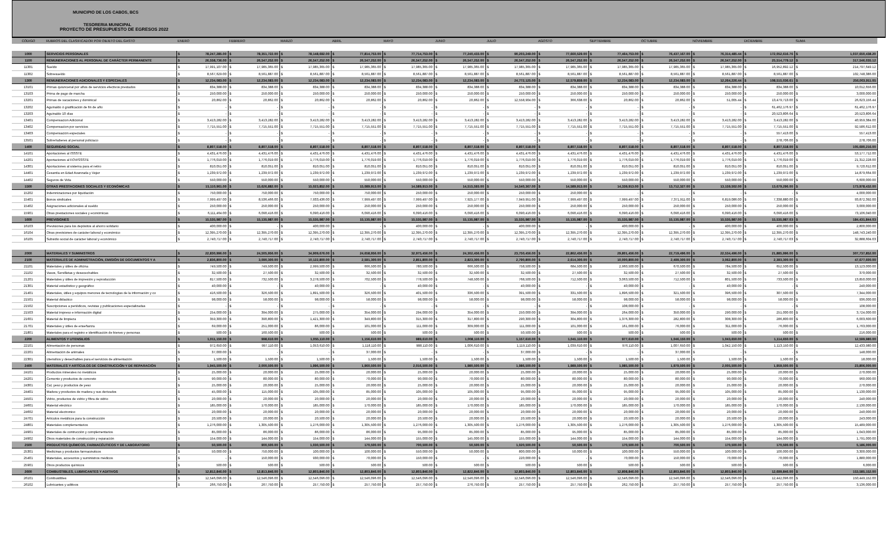MUNICIPIO DE LOS CABOS, BCS
TESORERIA MUNICIPAL
PROYECTO DE PRESUPUESTO DE EGRESOS 2022
| CÓDIGO | RUBROS DEL CLASIFICADOR POR OBJETO DEL GASTO | ENERO | FEBRERO | MARZO | ABRIL | MAYO | JUNIO | JULIO | AGOSTO | SEPTIEMBRE | OCTUBRE | NOVIEMBRE | DICIEMBRE | SUMA |
| --- | --- | --- | --- | --- | --- | --- | --- | --- | --- | --- | --- | --- | --- | --- |
| 1000 | SERVICIOS PERSONALES | $ 78,247,285.00 | $ 78,351,722.00 | $ 78,148,692.00 | $ 77,814,753.00 | $ 77,714,753.00 | $ 77,240,433.00 | $ 90,203,249.00 | $ 77,660,529.00 | $ 77,464,753.00 | $ 76,437,167.00 | $ 76,314,485.44 | $ 172,052,616.76 | $ 1,037,650,438.20 |
| 1100 | REMUNERACIONES AL PERSONAL DE CARÁCTER PERMANENTE | $ 26,558,736.00 | $ 26,547,252.00 | $ 26,547,252.00 | $ 26,547,252.00 | $ 26,547,252.00 | $ 26,547,252.00 | $ 26,547,252.00 | $ 26,547,252.00 | $ 26,547,252.00 | $ 26,547,252.00 | $ 26,547,252.00 | $ 25,514,779.12 | $ 317,546,035.12 |
| 11301 | Sueldo | $ 17,991,107.00 | $ 17,985,365.00 | $ 17,985,365.00 | $ 17,985,365.00 | $ 17,985,365.00 | $ 17,985,365.00 | $ 17,985,365.00 | $ 17,985,365.00 | $ 17,985,365.00 | $ 17,985,365.00 | $ 17,985,365.00 | $ 16,952,892.12 | $ 214,797,649.12 |
| 11302 | Sobresueldo | $ 8,567,629.00 | $ 8,561,887.00 | $ 8,561,887.00 | $ 8,561,887.00 | $ 8,561,887.00 | $ 8,561,887.00 | $ 8,561,887.00 | $ 8,561,887.00 | $ 8,561,887.00 | $ 8,561,887.00 | $ 8,561,887.00 | $ 8,561,887.00 | $ 102,748,386.00 |
| 1300 | REMUNERACIONES ADICIONALES Y ESPECIALES | $ 12,234,083.00 | $ 12,234,083.00 | $ 12,234,083.00 | $ 12,234,083.00 | $ 12,234,083.00 | $ 12,234,083.00 | $ 24,772,125.00 | $ 12,579,859.00 | $ 12,234,083.00 | $ 12,234,083.00 | $ 12,264,226.44 | $ 108,515,036.61 | $ 256,003,911.05 |
| 13101 | Primas quiuncenal por años de servicios efectivos prestados | $ 834,388.00 | $ 834,388.00 | $ 834,388.00 | $ 834,388.00 | $ 834,388.00 | $ 834,388.00 | $ 834,388.00 | $ 834,388.00 | $ 834,388.00 | $ 834,388.00 | $ 834,388.00 | $ 834,388.00 | $ 10,012,656.00 |
| 13103 | Prima de pago de marcha | $ 250,000.00 | $ 250,000.00 | $ 250,000.00 | $ 250,000.00 | $ 250,000.00 | $ 250,000.00 | $ 250,000.00 | $ 250,000.00 | $ 250,000.00 | $ 250,000.00 | $ 250,000.00 | $ 250,000.00 | $ 3,000,000.00 |
| 13201 | Primas de vacaciones y dominical | $ 20,862.00 | $ 20,862.00 | $ 20,862.00 | $ 20,862.00 | $ 20,862.00 | $ 20,862.00 | $ 12,558,904.00 | $ 366,638.00 | $ 20,862.00 | $ 20,862.00 | $ 51,005.44 | $ 13,479,713.00 | $ 26,623,156.44 |
| 13202 | Aguinaldo ó gratificación de fin de año | $ - | $ - | $ - | $ - | $ - | $ - | $ - | $ - | $ - | $ - | $ - | $ 61,462,176.97 | $ 61,462,176.97 |
| 13203 | Aguinaldo 10 días | $ - | $ - | $ - | $ - | $ - | $ - | $ - | $ - | $ - | $ - | $ - | $ 20,523,806.64 | $ 20,523,806.64 |
| 13401 | Compensacion Adicional | $ 3,413,282.00 | $ 3,413,282.00 | $ 3,413,282.00 | $ 3,413,282.00 | $ 3,413,282.00 | $ 3,413,282.00 | $ 3,413,282.00 | $ 3,413,282.00 | $ 3,413,282.00 | $ 3,413,282.00 | $ 3,413,282.00 | $ 3,413,282.00 | $ 40,959,384.00 |
| 13402 | Compensacion por servicios | $ 7,715,551.00 | $ 7,715,551.00 | $ 7,715,551.00 | $ 7,715,551.00 | $ 7,715,551.00 | $ 7,715,551.00 | $ 7,715,551.00 | $ 7,715,551.00 | $ 7,715,551.00 | $ 7,715,551.00 | $ 7,715,551.00 | $ 7,715,551.00 | $ 92,586,612.00 |
| 13403 | Compensación especiales | $ - | $ - | $ - | $ - | $ - | $ - | $ - | $ - | $ - | $ - | $ - | $ 557,413.00 | $ 557,413.00 |
| 13501 | Sobrehaberes al personal policiaco | $ - | $ - | $ - | $ - | $ - | $ - | $ - | $ - | $ - | $ - | $ - | $ 278,706.00 | $ 278,706.00 |
| 1400 | SEGURIDAD SOCIAL | $ 8,807,518.00 | $ 8,807,518.00 | $ 8,807,518.00 | $ 8,807,518.00 | $ 8,807,518.00 | $ 8,807,518.00 | $ 8,807,518.00 | $ 8,807,518.00 | $ 8,807,518.00 | $ 8,807,518.00 | $ 8,807,518.00 | $ 8,807,518.00 | $ 105,690,216.00 |
| 14101 | Aportaciones al ISSSTE | $ 4,431,476.00 | $ 4,431,476.00 | $ 4,431,476.00 | $ 4,431,476.00 | $ 4,431,476.00 | $ 4,431,476.00 | $ 4,431,476.00 | $ 4,431,476.00 | $ 4,431,476.00 | $ 4,431,476.00 | $ 4,431,476.00 | $ 4,431,476.00 | $ 53,177,712.00 |
| 14201 | Aportaciones al FOVISSSTE | $ 1,776,019.00 | $ 1,776,019.00 | $ 1,776,019.00 | $ 1,776,019.00 | $ 1,776,019.00 | $ 1,776,019.00 | $ 1,776,019.00 | $ 1,776,019.00 | $ 1,776,019.00 | $ 1,776,019.00 | $ 1,776,019.00 | $ 1,776,019.00 | $ 21,312,228.00 |
| 14301 | Aportaciones al sistema para el retiro | $ 810,051.00 | $ 810,051.00 | $ 810,051.00 | $ 810,051.00 | $ 810,051.00 | $ 810,051.00 | $ 810,051.00 | $ 810,051.00 | $ 810,051.00 | $ 810,051.00 | $ 810,051.00 | $ 810,051.00 | $ 9,720,612.00 |
| 14401 | Cesantía en Edad Avanzada y Vejez | $ 1,239,972.00 | $ 1,239,972.00 | $ 1,239,972.00 | $ 1,239,972.00 | $ 1,239,972.00 | $ 1,239,972.00 | $ 1,239,972.00 | $ 1,239,972.00 | $ 1,239,972.00 | $ 1,239,972.00 | $ 1,239,972.00 | $ 1,239,972.00 | $ 14,879,664.00 |
| 14402 | Seguros de Vida | $ 550,000.00 | $ 550,000.00 | $ 550,000.00 | $ 550,000.00 | $ 550,000.00 | $ 550,000.00 | $ 550,000.00 | $ 550,000.00 | $ 550,000.00 | $ 550,000.00 | $ 550,000.00 | $ 550,000.00 | $ 6,600,000.00 |
| 1500 | OTRAS PRESTACIONES SOCIALES Y ECONÓMICAS | $ 15,110,961.00 | $ 15,626,882.00 | $ 15,023,852.00 | $ 15,089,913.00 | $ 14,589,913.00 | $ 14,515,593.00 | $ 14,540,367.00 | $ 14,589,913.00 | $ 14,339,913.00 | $ 13,712,327.00 | $ 13,159,502.00 | $ 13,679,296.00 | $ 173,978,432.00 |
| 15202 | Indemnizaciones por liquidación | $ 750,000.00 | $ 750,000.00 | $ 750,000.00 | $ 750,000.00 | $ 250,000.00 | $ 250,000.00 | $ 250,000.00 | $ 250,000.00 | $ - | $ - | $ - | $ - | $ 4,000,000.00 |
| 15401 | Bonos sindicales | $ 7,999,497.00 | $ 8,536,466.00 | $ 7,933,436.00 | $ 7,999,497.00 | $ 7,999,497.00 | $ 7,925,177.00 | $ 7,949,951.00 | $ 7,999,497.00 | $ 7,999,497.00 | $ 7,371,911.00 | $ 6,819,086.00 | $ 7,338,880.00 | $ 93,872,392.00 |
| 15402 | Asignaciones adicionales al sueldo | $ 250,000.00 | $ 250,000.00 | $ 250,000.00 | $ 250,000.00 | $ 250,000.00 | $ 250,000.00 | $ 250,000.00 | $ 250,000.00 | $ 250,000.00 | $ 250,000.00 | $ 250,000.00 | $ 250,000.00 | $ 3,000,000.00 |
| 15901 | Otras prestaciones sociales y económicas | $ 6,111,464.00 | $ 6,090,416.00 | $ 6,090,416.00 | $ 6,090,416.00 | $ 6,090,416.00 | $ 6,090,416.00 | $ 6,090,416.00 | $ 6,090,416.00 | $ 6,090,416.00 | $ 6,090,416.00 | $ 6,090,416.00 | $ 6,090,416.00 | $ 73,106,040.00 |
| 1600 | PREVISIONES | $ 15,535,987.00 | $ 15,135,987.00 | $ 15,535,987.00 | $ 15,135,987.00 | $ 15,535,987.00 | $ 15,135,987.00 | $ 15,535,987.00 | $ 15,135,987.00 | $ 15,535,987.00 | $ 15,135,987.00 | $ 15,535,987.00 | $ 15,535,987.03 | $ 184,431,844.03 |
| 16103 | Previsiones para los depósitos al ahorro solidario | $ 400,000.00 | $ - | $ 400,000.00 | $ - | $ 400,000.00 | $ - | $ 400,000.00 | $ - | $ 400,000.00 | $ - | $ 400,000.00 | $ 400,000.00 | $ 2,800,000.00 |
| 16104 | Otras previsiones de carácter laboral y económico | $ 12,395,270.00 | $ 12,395,270.00 | $ 12,395,270.00 | $ 12,395,270.00 | $ 12,395,270.00 | $ 12,395,270.00 | $ 12,395,270.00 | $ 12,395,270.00 | $ 12,395,270.00 | $ 12,395,270.00 | $ 12,395,270.00 | $ 12,395,270.00 | $ 148,743,240.00 |
| 16105 | Subsidio social de carácter laboral y económico | $ 2,740,717.00 | $ 2,740,717.00 | $ 2,740,717.00 | $ 2,740,717.00 | $ 2,740,717.00 | $ 2,740,717.00 | $ 2,740,717.00 | $ 2,740,717.00 | $ 2,740,717.00 | $ 2,740,717.00 | $ 2,740,717.00 | $ 2,740,717.03 | $ 32,888,604.03 |
| 2000 | MATERIALES Y SUMINISTROS | $ 22,830,996.00 | $ 24,505,956.00 | $ 34,909,676.00 | $ 24,658,956.00 | $ 32,975,456.00 | $ 24,302,456.00 | $ 23,750,456.00 | $ 22,862,456.00 | $ 29,801,456.00 | $ 22,719,496.00 | $ 22,534,496.00 | $ 21,885,996.00 | $ 307,737,852.00 |
| 2100 | MATERIALES DE ADMINISTRACIÓN, EMISIÓN DE DOCUMENTOS Y A | $ 2,836,800.00 | $ 3,090,300.00 | $ 10,122,800.00 | $ 2,591,300.00 | $ 2,851,800.00 | $ 2,823,300.00 | $ 2,790,800.00 | $ 2,614,300.00 | $ 10,000,800.00 | $ 2,499,300.00 | $ 3,062,800.00 | $ 2,393,300.00 | $ 47,677,600.00 |
| 21101 | Materiales y útiles de oficina | $ 749,500.00 | $ 749,500.00 | $ 2,999,500.00 | $ 666,500.00 | $ 780,500.00 | $ 666,500.00 | $ 758,500.00 | $ 684,500.00 | $ 2,960,500.00 | $ 670,500.00 | $ 784,500.00 | $ 652,500.00 | $ 13,123,000.00 |
| 21102 | Vasos, Servilletas y desecechables | $ 32,500.00 | $ 27,500.00 | $ 32,500.00 | $ 32,500.00 | $ 32,500.00 | $ 32,500.00 | $ 32,500.00 | $ 27,500.00 | $ 32,500.00 | $ 27,500.00 | $ 32,500.00 | $ 27,500.00 | $ 370,000.00 |
| 21201 | Materiales y útiles de impresión y reproducción | $ 817,500.00 | $ 732,500.00 | $ 3,278,500.00 | $ 702,500.00 | $ 778,500.00 | $ 748,500.00 | $ 768,500.00 | $ 712,500.00 | $ 3,063,500.00 | $ 712,500.00 | $ 801,500.00 | $ 733,500.00 | $ 13,850,000.00 |
| 21301 | Material estadístico y geográfico | $ 40,000.00 | $ - | $ 40,000.00 | $ - | $ 40,000.00 | $ - | $ 40,000.00 | $ - | $ 40,000.00 | $ - | $ 40,000.00 | $ - | $ 240,000.00 |
| 21401 | Materiales, útiles y equipos menores de tecnologías de la información y co | $ 416,500.00 | $ 326,500.00 | $ 1,891,500.00 | $ 326,500.00 | $ 401,500.00 | $ 336,500.00 | $ 391,500.00 | $ 331,500.00 | $ 1,896,500.00 | $ 321,500.00 | $ 396,500.00 | $ 307,500.00 | $ 7,344,000.00 |
| 21501 | Material didactico | $ 98,000.00 | $ 58,000.00 | $ 98,000.00 | $ 58,000.00 | $ 98,000.00 | $ 58,000.00 | $ 98,000.00 | $ 58,000.00 | $ 98,000.00 | $ 58,000.00 | $ 98,000.00 | $ 58,000.00 | $ 936,000.00 |
| 21502 | Suscripciones a periódicos, revistas y publicaciones especializadas | $ - | $ - | $ - | $ - | $ - | $ - | $ - | $ - | $ 108,000.00 | $ - | $ - | $ - | $ 108,000.00 |
| 21503 | Material impreso e información digital | $ 254,000.00 | $ 394,000.00 | $ 275,000.00 | $ 354,000.00 | $ 294,000.00 | $ 354,000.00 | $ 250,000.00 | $ 394,000.00 | $ 264,000.00 | $ 350,000.00 | $ 290,000.00 | $ 251,000.00 | $ 3,724,000.00 |
| 21601 | Material de limpieza | $ 359,300.00 | $ 390,800.00 | $ 1,421,300.00 | $ 349,800.00 | $ 315,300.00 | $ 317,800.00 | $ 290,300.00 | $ 304,800.00 | $ 1,376,300.00 | $ 282,800.00 | $ 308,300.00 | $ 286,800.00 | $ 6,003,600.00 |
| 21701 | Materiales y útiles de enseñanza | $ 69,000.00 | $ 251,000.00 | $ 86,000.00 | $ 101,000.00 | $ 111,000.00 | $ 309,000.00 | $ 111,000.00 | $ 101,000.00 | $ 161,000.00 | $ 76,000.00 | $ 311,000.00 | $ 76,000.00 | $ 1,763,000.00 |
| 21801 | Materiales para el registro e identificación de bienes y personas | $ 500.00 | $ 160,500.00 | $ 500.00 | $ 500.00 | $ 500.00 | $ 500.00 | $ 50,500.00 | $ 500.00 | $ 500.00 | $ 500.00 | $ 500.00 | $ 500.00 | $ 216,000.00 |
| 2200 | ALIMENTOS Y UTENSILIOS | $ 1,011,150.00 | $ 998,610.00 | $ 1,055,110.00 | $ 1,156,610.00 | $ 989,610.00 | $ 1,008,110.00 | $ 1,157,610.00 | $ 1,041,110.00 | $ 977,610.00 | $ 1,046,150.00 | $ 1,043,650.00 | $ 1,114,650.00 | $ 12,599,980.00 |
| 22101 | Alimentación de personas | $ 972,650.00 | $ 997,110.00 | $ 1,053,610.00 | $ 1,118,110.00 | $ 988,110.00 | $ 1,006,610.00 | $ 1,119,110.00 | $ 1,039,610.00 | $ 976,110.00 | $ 1,007,650.00 | $ 1,042,150.00 | $ 1,113,150.00 | $ 12,433,980.00 |
| 22201 | Alimentación de animales | $ 37,000.00 | $ - | $ - | $ 37,000.00 | $ - | $ - | $ 37,000.00 | $ - | $ - | $ 37,000.00 | $ - | $ - | $ 148,000.00 |
| 22301 | Utensilios y desechables para el servicios de alimentación | $ 1,500.00 | $ 1,500.00 | $ 1,500.00 | $ 1,500.00 | $ 1,500.00 | $ 1,500.00 | $ 1,500.00 | $ 1,500.00 | $ 1,500.00 | $ 1,500.00 | $ 1,500.00 | $ 1,500.00 | $ 18,000.00 |
| 2400 | MATERIALES Y ARTÍCULOS DE CONSTRUCCIÓN Y DE REPARACIÓN | $ 1,945,500.00 | $ 2,000,500.00 | $ 1,996,500.00 | $ 1,960,500.00 | $ 2,016,500.00 | $ 1,980,500.00 | $ 1,986,500.00 | $ 1,989,500.00 | $ 1,985,500.00 | $ 1,979,500.00 | $ 2,005,500.00 | $ 1,959,500.00 | $ 23,806,000.00 |
| 24101 | Productos minerales no metálicos | $ 25,000.00 | $ 20,000.00 | $ 25,000.00 | $ 20,000.00 | $ 25,000.00 | $ 20,000.00 | $ 25,000.00 | $ 20,000.00 | $ 25,000.00 | $ 20,000.00 | $ 25,000.00 | $ 20,000.00 | $ 270,000.00 |
| 24201 | Cemento y productos de concreto | $ 90,000.00 | $ 80,000.00 | $ 80,000.00 | $ 70,000.00 | $ 90,000.00 | $ 70,000.00 | $ 80,000.00 | $ 80,000.00 | $ 80,000.00 | $ 80,000.00 | $ 90,000.00 | $ 70,000.00 | $ 960,000.00 |
| 24301 | Cal, yeso y productos de yeso | $ 25,000.00 | $ 20,000.00 | $ 25,000.00 | $ 20,000.00 | $ 25,000.00 | $ 20,000.00 | $ 25,000.00 | $ 20,000.00 | $ 25,000.00 | $ 20,000.00 | $ 25,000.00 | $ 20,000.00 | $ 270,000.00 |
| 24401 | Madera y productos de madera y sus derivados | $ 45,000.00 | $ 115,000.00 | $ 105,000.00 | $ 85,000.00 | $ 105,000.00 | $ 105,000.00 | $ 95,000.00 | $ 95,000.00 | $ 95,000.00 | $ 95,000.00 | $ 105,000.00 | $ 85,000.00 | $ 1,130,000.00 |
| 24501 | Vidrio, productos de vidrio y fibra de vidrio | $ 20,000.00 | $ 20,000.00 | $ 20,000.00 | $ 20,000.00 | $ 20,000.00 | $ 20,000.00 | $ 20,000.00 | $ 20,000.00 | $ 20,000.00 | $ 20,000.00 | $ 20,000.00 | $ 20,000.00 | $ 240,000.00 |
| 24601 | Material eléctrico | $ 185,000.00 | $ 170,000.00 | $ 185,000.00 | $ 170,000.00 | $ 185,000.00 | $ 170,000.00 | $ 185,000.00 | $ 170,000.00 | $ 185,000.00 | $ 170,000.00 | $ 185,000.00 | $ 170,000.00 | $ 2,130,000.00 |
| 24602 | Material electronico | $ 20,000.00 | $ 20,000.00 | $ 20,000.00 | $ 20,000.00 | $ 20,000.00 | $ 20,000.00 | $ 20,000.00 | $ 20,000.00 | $ 20,000.00 | $ 20,000.00 | $ 20,000.00 | $ 20,000.00 | $ 240,000.00 |
| 24701 | Artículos metálicos para la construcción | $ 20,500.00 | $ 20,000.00 | $ 20,500.00 | $ 20,000.00 | $ 20,500.00 | $ 20,000.00 | $ 20,500.00 | $ 20,000.00 | $ 20,500.00 | $ 20,000.00 | $ 20,500.00 | $ 20,000.00 | $ 243,000.00 |
| 24801 | Materiales complementarios | $ 1,276,000.00 | $ 1,305,500.00 | $ 1,276,000.00 | $ 1,305,500.00 | $ 1,276,000.00 | $ 1,305,500.00 | $ 1,276,000.00 | $ 1,305,500.00 | $ 1,276,000.00 | $ 1,305,500.00 | $ 1,276,000.00 | $ 1,305,500.00 | $ 15,489,000.00 |
| 24901 | Materiales de contrucción y complementarios | $ 85,000.00 | $ 86,000.00 | $ 86,000.00 | $ 86,000.00 | $ 95,000.00 | $ 85,000.00 | $ 85,000.00 | $ 95,000.00 | $ 85,000.00 | $ 85,000.00 | $ 85,000.00 | $ 85,000.00 | $ 1,043,000.00 |
| 24902 | Otros materiales de construcción y reparación | $ 154,000.00 | $ 144,000.00 | $ 154,000.00 | $ 144,000.00 | $ 155,000.00 | $ 145,000.00 | $ 155,000.00 | $ 144,000.00 | $ 154,000.00 | $ 144,000.00 | $ 154,000.00 | $ 144,000.00 | $ 1,791,000.00 |
| 2500 | PRODUCTOS QUÍMICOS, FARMACÉUTICOS Y DE LABORATORIO | $ 50,500.00 | $ 900,500.00 | $ 1,030,500.00 | $ 170,500.00 | $ 700,500.00 | $ 50,500.00 | $ 1,020,500.00 | $ 50,500.00 | $ 170,500.00 | $ 700,500.00 | $ 170,500.00 | $ 170,500.00 | $ 5,186,000.00 |
| 25301 | Medicinas y productos farmacéuticos | $ 50,000.00 | $ 750,000.00 | $ 100,000.00 | $ 100,000.00 | $ 550,000.00 | $ 50,000.00 | $ 800,000.00 | $ 50,000.00 | $ 100,000.00 | $ 550,000.00 | $ 100,000.00 | $ 100,000.00 | $ 3,300,000.00 |
| 25401 | Materiales, accesorios y suministros médicos | $ - | $ 150,000.00 | $ 930,000.00 | $ 70,000.00 | $ 150,000.00 | $ - | $ 220,000.00 | $ - | $ 70,000.00 | $ 150,000.00 | $ 70,000.00 | $ 70,000.00 | $ 1,880,000.00 |
| 25901 | Otros productos químicos | $ 500.00 | $ 500.00 | $ 500.00 | $ 500.00 | $ 500.00 | $ 500.00 | $ 500.00 | $ 500.00 | $ 500.00 | $ 500.00 | $ 500.00 | $ 500.00 | $ 6,000.00 |
| 2600 | COMBUSTIBLES, LUBRICANTES Y ADITIVOS | $ 12,812,846.00 | $ 12,813,846.00 | $ 12,803,846.00 | $ 12,803,846.00 | $ 12,803,846.00 | $ 12,822,846.00 | $ 12,803,846.00 | $ 12,803,846.00 | $ 12,808,846.00 | $ 12,803,846.00 | $ 12,803,846.00 | $ 12,699,846.00 | $ 153,585,152.00 |
| 26101 | Combustibles | $ 12,546,096.00 | $ 12,546,096.00 | $ 12,546,096.00 | $ 12,546,096.00 | $ 12,546,096.00 | $ 12,546,096.00 | $ 12,546,096.00 | $ 12,546,096.00 | $ 12,546,096.00 | $ 12,546,096.00 | $ 12,546,096.00 | $ 12,442,096.00 | $ 150,449,152.00 |
| 26102 | Lubricantes y aditivos | $ 266,750.00 | $ 267,750.00 | $ 257,750.00 | $ 257,750.00 | $ 257,750.00 | $ 276,750.00 | $ 257,750.00 | $ 257,750.00 | $ 262,750.00 | $ 257,750.00 | $ 257,750.00 | $ 257,750.00 | $ 3,136,000.00 |